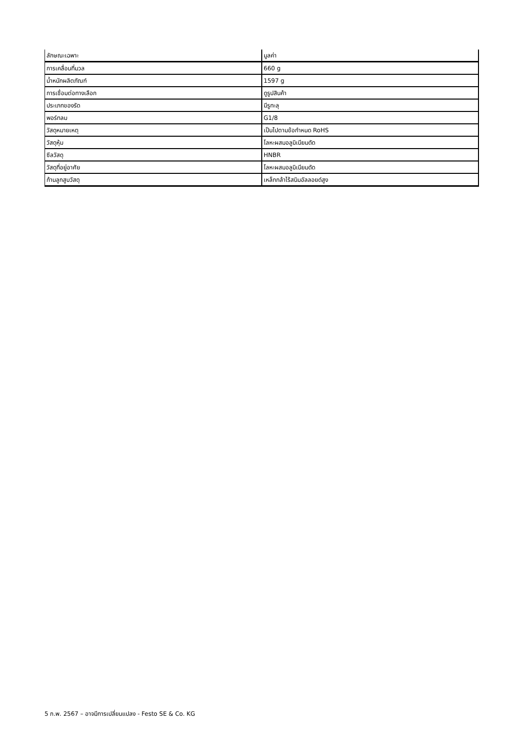| ลักษณะเฉพาะ | มูลค่า |
| --- | --- |
| การเคลื่อนที่มวล | 660 g |
| น้ำหนักผลิตภัณฑ์ | 1597 g |
| การเชื่อมต่อทางเลือก | ดูรูปสินค้า |
| ประเภทของรัด | มีรูทะลุ |
| พอร์ทลม | G1/8 |
| วัสดุหมายเหตุ | เป็นไปตามข้อกำหนด RoHS |
| วัสดุหุ้ม | โลหะผสมอลูมิเนียมดัด |
| ซีลวัสดุ | HNBR |
| วัสดุที่อยู่อาศัย | โลหะผสมอลูมิเนียมดัด |
| ก้านลูกสูบวัสดุ | เหล็กกล้าไร้สนิมอัลลอยด์สูง |
5 ก.พ. 2567 – อาจมีการเปลี่ยนแปลง - Festo SE & Co. KG